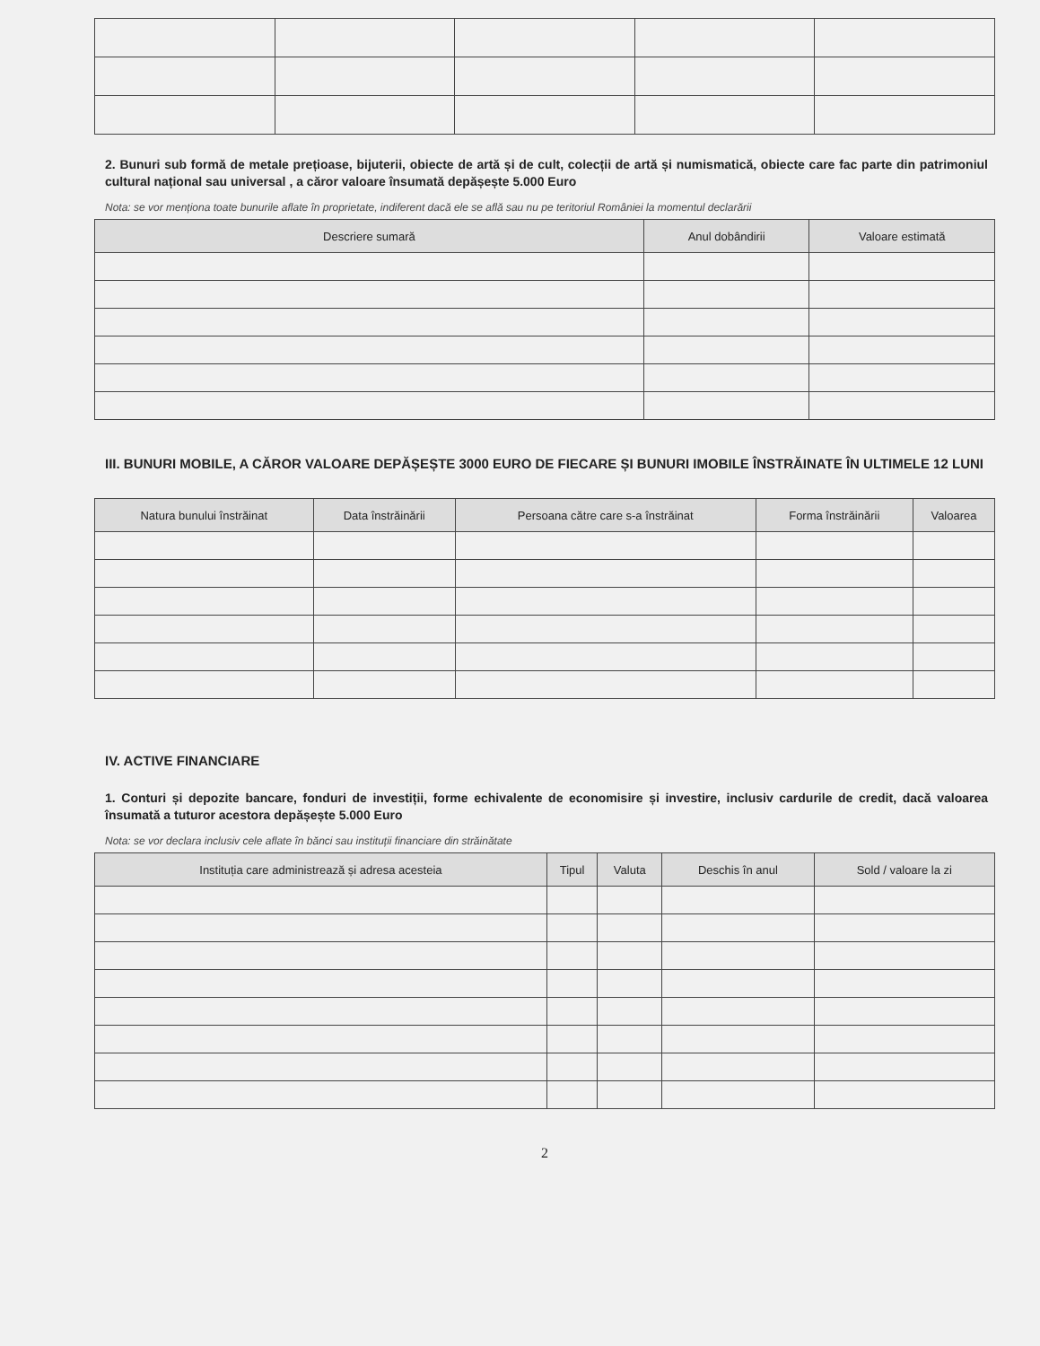2. Bunuri sub formă de metale prețioase, bijuterii, obiecte de artă și de cult, colecții de artă și numismatică, obiecte care fac parte din patrimoniul cultural național sau universal , a căror valoare însumată depășește 5.000 Euro
Nota: se vor menționa toate bunurile aflate în proprietate, indiferent dacă ele se află sau nu pe teritoriul României la momentul declarării
| Descriere sumară | Anul dobândirii | Valoare estimată |
| --- | --- | --- |
III. BUNURI MOBILE, A CĂROR VALOARE DEPĂȘEȘTE 3000 EURO DE FIECARE ȘI BUNURI IMOBILE ÎNSTRĂINATE ÎN ULTIMELE 12 LUNI
| Natura bunului înstrăinat | Data înstrăinării | Persoana către care s-a înstrăinat | Forma înstrăinării | Valoarea |
| --- | --- | --- | --- | --- |
IV. ACTIVE FINANCIARE
1. Conturi și depozite bancare, fonduri de investiții, forme echivalente de economisire și investire, inclusiv cardurile de credit, dacă valoarea însumată a tuturor acestora depășește 5.000 Euro
Nota: se vor declara inclusiv cele aflate în bănci sau instituții financiare din străinătate
| Instituția care administrează și adresa acesteia | Tipul | Valuta | Deschis în anul | Sold / valoare la zi |
| --- | --- | --- | --- | --- |
2